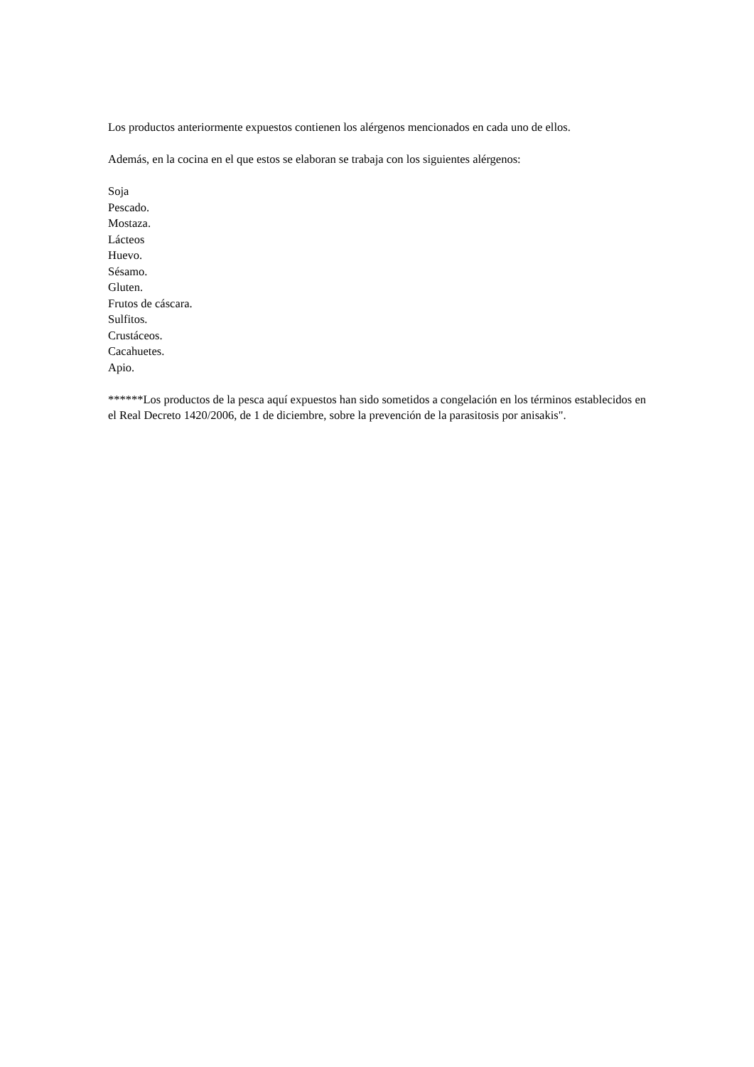Los productos anteriormente expuestos contienen los alérgenos mencionados en cada uno de ellos.
Además, en la cocina en el que estos se elaboran se trabaja con los siguientes alérgenos:
Soja
Pescado.
Mostaza.
Lácteos
Huevo.
Sésamo.
Gluten.
Frutos de cáscara.
Sulfitos.
Crustáceos.
Cacahuetes.
Apio.
******Los productos de la pesca aquí expuestos han sido sometidos a congelación en los términos establecidos en el Real Decreto 1420/2006, de 1 de diciembre, sobre la prevención de la parasitosis por anisakis".